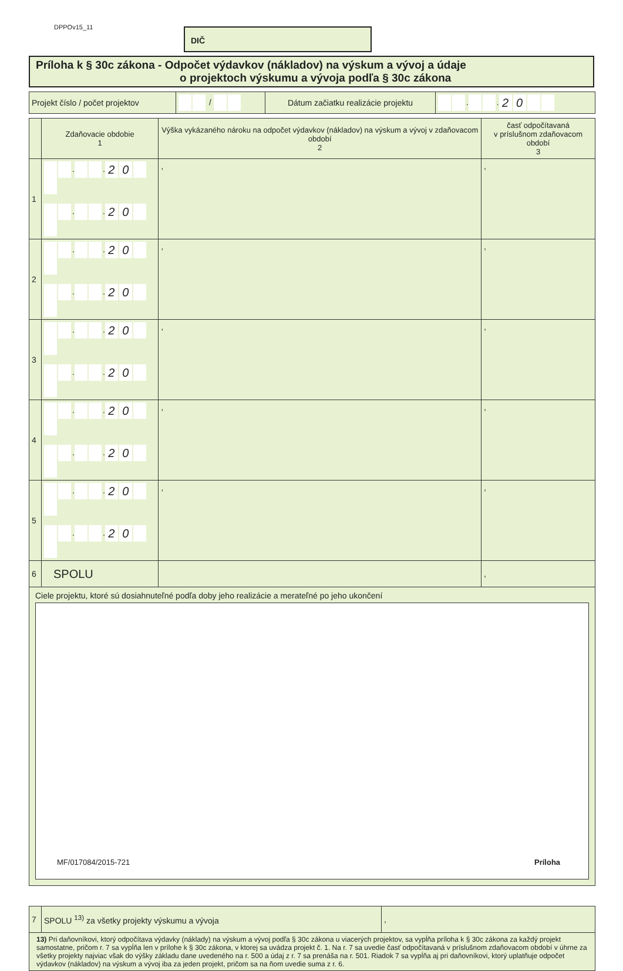DPPOv15_11 DIČ
Príloha k § 30c zákona - Odpočet výdavkov (nákladov) na výskum a vývoj a údaje
o projektoch výskumu a vývoja podľa § 30c zákona
| Projekt číslo / počet projektov | / | Dátum začiatku realizácie projektu | . . 2 0 |
| | Zdaňovacie obdobie 1 | Výška vykázaného nároku na odpočet výdavkov (nákladov) na výskum a vývoj v zdaňovacom období 2 | časť odpočítavaná v príslušnom zdaňovacom období 3 |
| 1 | . . 2 0 . . 2 0 | , | , |
| 2 | . . 2 0 . . 2 0 | , | , |
| 3 | . . 2 0 . . 2 0 | , | , |
| 4 | . . 2 0 . . 2 0 | , | , |
| 5 | . . 2 0 . . 2 0 | , | , |
| 6 | SPOLU | | , |
| Ciele projektu, ktoré sú dosiahnuteľné podľa doby jeho realizácie a merateľné po jeho ukončení | | | |
| 7 | SPOLU <sup>13)</sup> za všetky projekty výskumu a vývoja | , |
| 13) Pri daňovníkovi, ktorý odpočítava výdavky (náklady) na výskum a vývoj podľa § 30c zákona u viacerých projektov, sa vypĺňa príloha k § 30c zákona za každý projekt samostatne, pričom r. 7 sa vypĺňa len v prílohe k § 30c zákona, v ktorej sa uvádza projekt č. 1. Na r. 7 sa uvedie časť odpočítavaná v príslušnom zdaňovacom období v úhrne za všetky projekty najviac však do výšky základu dane uvedeného na r. 500 a údaj z r. 7 sa prenáša na r. 501. Riadok 7 sa vypĺňa aj pri daňovníkovi, ktorý uplatňuje odpočet výdavkov (nákladov) na výskum a vývoj iba za jeden projekt, pričom sa na ňom uvedie suma z r. 6. | | |
MF/017084/2015-721 Príloha